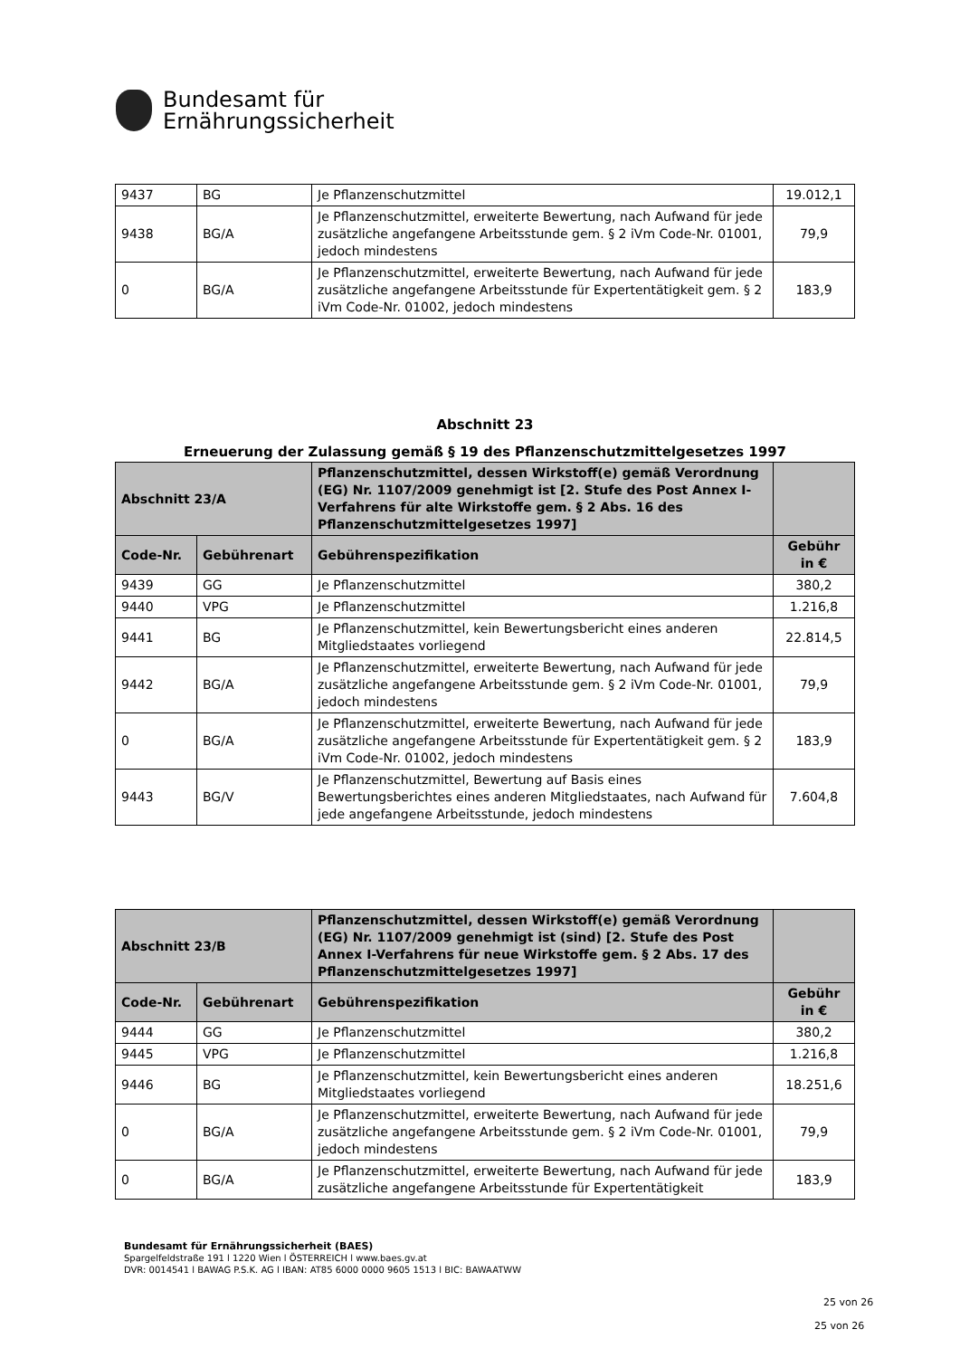Bundesamt für
Ernährungssicherheit
| 9437 | BG | Je Pflanzenschutzmittel | 19.012,1 |
| 9438 | BG/A | Je Pflanzenschutzmittel, erweiterte Bewertung, nach Aufwand für jede zusätzliche angefangene Arbeitsstunde gem. § 2 iVm Code-Nr. 01001, jedoch mindestens | 79,9 |
| 0 | BG/A | Je Pflanzenschutzmittel, erweiterte Bewertung, nach Aufwand für jede zusätzliche angefangene Arbeitsstunde für Expertentätigkeit gem. § 2 iVm Code-Nr. 01002, jedoch mindestens | 183,9 |
Abschnitt 23
Erneuerung der Zulassung gemäß § 19 des Pflanzenschutzmittelgesetzes 1997
| Abschnitt 23/A | | Pflanzenschutzmittel, dessen Wirkstoff(e) gemäß Verordnung (EG) Nr. 1107/2009 genehmigt ist [2. Stufe des Post Annex I-Verfahrens für alte Wirkstoffe gem. § 2 Abs. 16 des Pflanzenschutzmittelgesetzes 1997] | |
| --- | --- | --- | --- |
| Code-Nr. | Gebührenart | Gebührenspezifikation | Gebühr in € |
| 9439 | GG | Je Pflanzenschutzmittel | 380,2 |
| 9440 | VPG | Je Pflanzenschutzmittel | 1.216,8 |
| 9441 | BG | Je Pflanzenschutzmittel, kein Bewertungsbericht eines anderen Mitgliedstaates vorliegend | 22.814,5 |
| 9442 | BG/A | Je Pflanzenschutzmittel, erweiterte Bewertung, nach Aufwand für jede zusätzliche angefangene Arbeitsstunde gem. § 2 iVm Code-Nr. 01001, jedoch mindestens | 79,9 |
| 0 | BG/A | Je Pflanzenschutzmittel, erweiterte Bewertung, nach Aufwand für jede zusätzliche angefangene Arbeitsstunde für Expertentätigkeit gem. § 2 iVm Code-Nr. 01002, jedoch mindestens | 183,9 |
| 9443 | BG/V | Je Pflanzenschutzmittel, Bewertung auf Basis eines Bewertungsberichtes eines anderen Mitgliedstaates, nach Aufwand für jede angefangene Arbeitsstunde, jedoch mindestens | 7.604,8 |
| Abschnitt 23/B | | Pflanzenschutzmittel, dessen Wirkstoff(e) gemäß Verordnung (EG) Nr. 1107/2009 genehmigt ist (sind) [2. Stufe des Post Annex I-Verfahrens für neue Wirkstoffe gem. § 2 Abs. 17 des Pflanzenschutzmittelgesetzes 1997] | |
| --- | --- | --- | --- |
| Code-Nr. | Gebührenart | Gebührenspezifikation | Gebühr in € |
| 9444 | GG | Je Pflanzenschutzmittel | 380,2 |
| 9445 | VPG | Je Pflanzenschutzmittel | 1.216,8 |
| 9446 | BG | Je Pflanzenschutzmittel, kein Bewertungsbericht eines anderen Mitgliedstaates vorliegend | 18.251,6 |
| 0 | BG/A | Je Pflanzenschutzmittel, erweiterte Bewertung, nach Aufwand für jede zusätzliche angefangene Arbeitsstunde gem. § 2 iVm Code-Nr. 01001, jedoch mindestens | 79,9 |
| 0 | BG/A | Je Pflanzenschutzmittel, erweiterte Bewertung, nach Aufwand für jede zusätzliche angefangene Arbeitsstunde für Expertentätigkeit | 183,9 |
Bundesamt für Ernährungssicherheit (BAES)
Spargelfeldstraße 191 l 1220 Wien l ÖSTERREICH l www.baes.gv.at
DVR: 0014541 l BAWAG P.S.K. AG l IBAN: AT85 6000 0000 9605 1513 l BIC: BAWAATWW
25 von 26
25 von 26